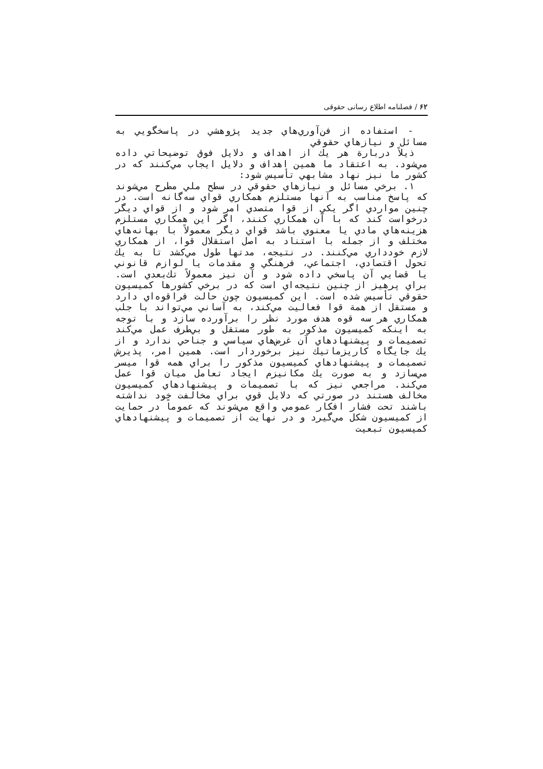۶۲ / فصلنامه اطلاع رسانی حقوقی
- استفاده از فن‌آوري‌هاي جديد پژوهشي در پاسخگويي به مسائل و نيازهاي حقوقي
ذيلاً دربارة هر يك از اهداف و دلايل فوق توضيحاتي داده مي‌شود. به اعتقاد ما همين اهداف و دلايل ايجاب مي‌كنند كه در كشور ما نيز نهاد مشابهي تأسيس شود:
۱. برخي مسائل و نيازهاي حقوقي در سطح ملي مطرح مي‌شوند كه پاسخ مناسب به آنها مستلزم همكاري قواي سه‌گانه است. در چنين مواردي اگر يكي از قوا متصدي امر شود و از قواي ديگر درخواست كند كه با آن همكاري كنند، اگر اين همكاري مستلزم هزينه‌هاي مادي يا معنوي باشد قواي ديگر معمولاً با بهانه‌هاي مختلف و از جمله با استناد به اصل استقلال قوا، از همكاري لازم خودداري مي‌كنند. در نتيجه، مدتها طول مي‌كشد تا به يك تحول اقتصادي، اجتماعي، فرهنگي و مقدمات يا لوازم قانوني يا قضايي آن پاسخي داده شود و آن نيز معمولاً تك‌بعدي است. براي پرهيز از چنين نتيجه‌اي است كه در برخي كشورها كميسيون حقوقي تأسيس شده است. اين كميسيون چون حالت فراقوه‌اي دارد و مستقل از همة قوا فعاليت مي‌كند، به آساني مي‌تواند با جلب همكاري هر سه قوه هدف مورد نظر را برآورده سازد و با توجه به اينكه كميسيون مذكور به طور مستقل و بي‌طرف عمل مي‌كند تصميمات و پيشنهادهاي آن غرض‌هاي سياسي و جناحي ندارد و از يك جايگاه كاريزماتيك نيز برخوردار است. همين امر، پذيرش تصميمات و پيشنهادهاي كميسيون مذكور را براي همه قوا ميسر مي‌سازد و به صورت يك مكانيزم ايجاد تعامل ميان قوا عمل مي‌كند. مراجعي نيز كه با تصميمات و پيشنهادهاي كميسيون مخالف هستند در صورتي كه دلايل قوي براي مخالفت خود نداشته باشند تحت فشار افكار عمومي واقع مي‌شوند كه عموماً در حمايت از كميسيون شكل مي‌گيرد و در نهايت از تصميمات و پيشنهادهاي كميسيون تبعيت